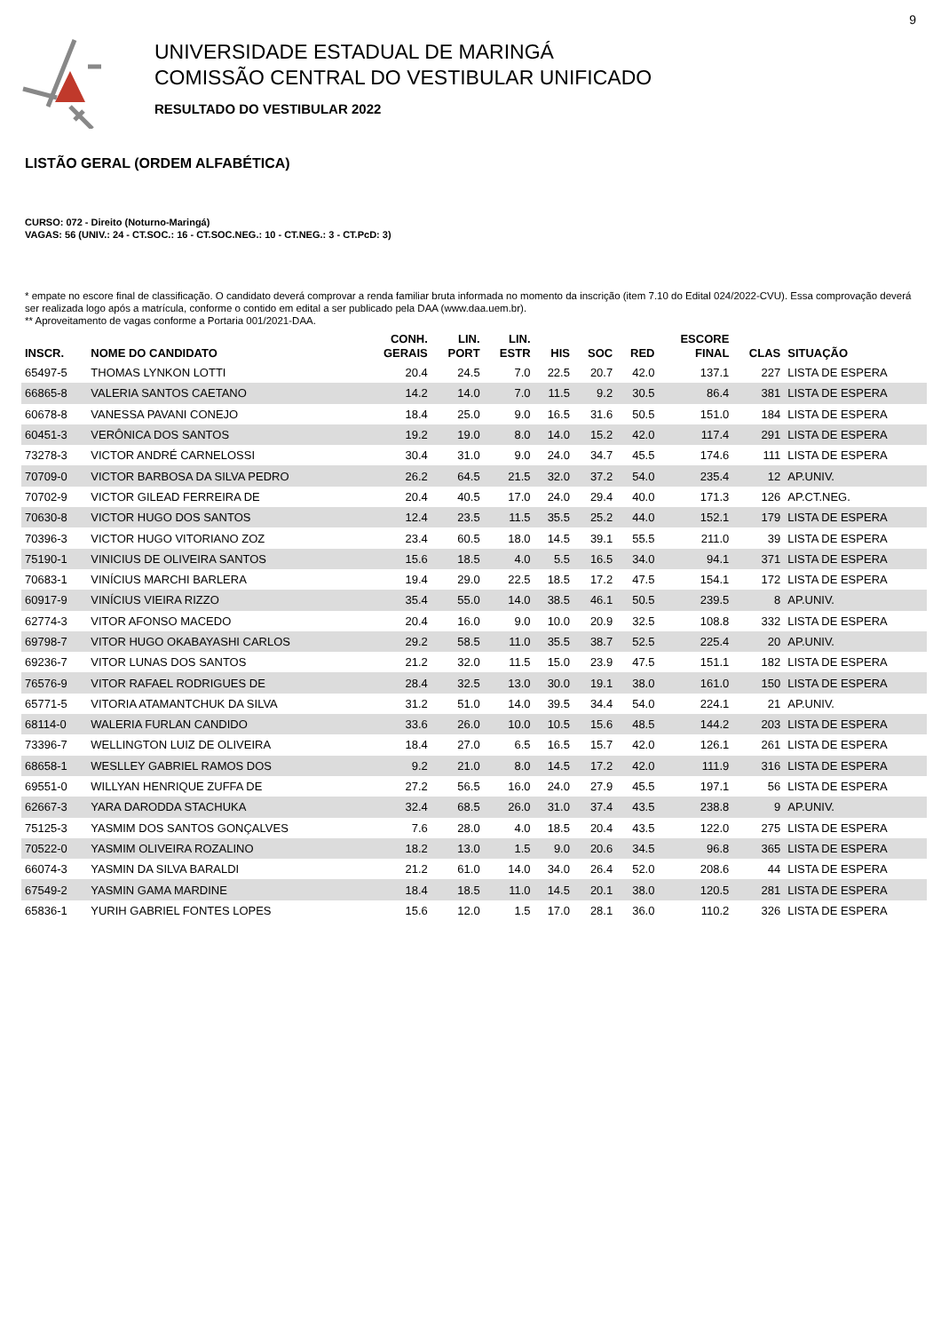9
UNIVERSIDADE ESTADUAL DE MARINGÁ
COMISSÃO CENTRAL DO VESTIBULAR UNIFICADO
RESULTADO DO VESTIBULAR 2022
LISTÃO GERAL (ORDEM ALFABÉTICA)
CURSO: 072 - Direito (Noturno-Maringá)
VAGAS: 56 (UNIV.: 24 - CT.SOC.: 16 - CT.SOC.NEG.: 10 - CT.NEG.: 3 - CT.PcD: 3)
* empate no escore final de classificação. O candidato deverá comprovar a renda familiar bruta informada no momento da inscrição (item 7.10 do Edital 024/2022-CVU). Essa comprovação deverá ser realizada logo após a matrícula, conforme o contido em edital a ser publicado pela DAA (www.daa.uem.br).
** Aproveitamento de vagas conforme a Portaria 001/2021-DAA.
| INSCR. | NOME DO CANDIDATO | CONH. GERAIS | LIN. PORT | LIN. ESTR | HIS | SOC | RED | ESCORE FINAL | CLAS | SITUAÇÃO |
| --- | --- | --- | --- | --- | --- | --- | --- | --- | --- | --- |
| 65497-5 | THOMAS LYNKON LOTTI | 20.4 | 24.5 | 7.0 | 22.5 | 20.7 | 42.0 | 137.1 | 227 | LISTA DE ESPERA |
| 66865-8 | VALERIA SANTOS CAETANO | 14.2 | 14.0 | 7.0 | 11.5 | 9.2 | 30.5 | 86.4 | 381 | LISTA DE ESPERA |
| 60678-8 | VANESSA PAVANI CONEJO | 18.4 | 25.0 | 9.0 | 16.5 | 31.6 | 50.5 | 151.0 | 184 | LISTA DE ESPERA |
| 60451-3 | VERÔNICA DOS SANTOS | 19.2 | 19.0 | 8.0 | 14.0 | 15.2 | 42.0 | 117.4 | 291 | LISTA DE ESPERA |
| 73278-3 | VICTOR ANDRÉ CARNELOSSI | 30.4 | 31.0 | 9.0 | 24.0 | 34.7 | 45.5 | 174.6 | 111 | LISTA DE ESPERA |
| 70709-0 | VICTOR BARBOSA DA SILVA PEDRO | 26.2 | 64.5 | 21.5 | 32.0 | 37.2 | 54.0 | 235.4 | 12 | AP.UNIV. |
| 70702-9 | VICTOR GILEAD FERREIRA DE | 20.4 | 40.5 | 17.0 | 24.0 | 29.4 | 40.0 | 171.3 | 126 | AP.CT.NEG. |
| 70630-8 | VICTOR HUGO DOS SANTOS | 12.4 | 23.5 | 11.5 | 35.5 | 25.2 | 44.0 | 152.1 | 179 | LISTA DE ESPERA |
| 70396-3 | VICTOR HUGO VITORIANO ZOZ | 23.4 | 60.5 | 18.0 | 14.5 | 39.1 | 55.5 | 211.0 | 39 | LISTA DE ESPERA |
| 75190-1 | VINICIUS DE OLIVEIRA SANTOS | 15.6 | 18.5 | 4.0 | 5.5 | 16.5 | 34.0 | 94.1 | 371 | LISTA DE ESPERA |
| 70683-1 | VINÍCIUS MARCHI BARLERA | 19.4 | 29.0 | 22.5 | 18.5 | 17.2 | 47.5 | 154.1 | 172 | LISTA DE ESPERA |
| 60917-9 | VINÍCIUS VIEIRA RIZZO | 35.4 | 55.0 | 14.0 | 38.5 | 46.1 | 50.5 | 239.5 | 8 | AP.UNIV. |
| 62774-3 | VITOR AFONSO MACEDO | 20.4 | 16.0 | 9.0 | 10.0 | 20.9 | 32.5 | 108.8 | 332 | LISTA DE ESPERA |
| 69798-7 | VITOR HUGO OKABAYASHI CARLOS | 29.2 | 58.5 | 11.0 | 35.5 | 38.7 | 52.5 | 225.4 | 20 | AP.UNIV. |
| 69236-7 | VITOR LUNAS DOS SANTOS | 21.2 | 32.0 | 11.5 | 15.0 | 23.9 | 47.5 | 151.1 | 182 | LISTA DE ESPERA |
| 76576-9 | VITOR RAFAEL RODRIGUES DE | 28.4 | 32.5 | 13.0 | 30.0 | 19.1 | 38.0 | 161.0 | 150 | LISTA DE ESPERA |
| 65771-5 | VITORIA ATAMANTCHUK DA SILVA | 31.2 | 51.0 | 14.0 | 39.5 | 34.4 | 54.0 | 224.1 | 21 | AP.UNIV. |
| 68114-0 | WALERIA FURLAN CANDIDO | 33.6 | 26.0 | 10.0 | 10.5 | 15.6 | 48.5 | 144.2 | 203 | LISTA DE ESPERA |
| 73396-7 | WELLINGTON LUIZ DE OLIVEIRA | 18.4 | 27.0 | 6.5 | 16.5 | 15.7 | 42.0 | 126.1 | 261 | LISTA DE ESPERA |
| 68658-1 | WESLLEY GABRIEL RAMOS DOS | 9.2 | 21.0 | 8.0 | 14.5 | 17.2 | 42.0 | 111.9 | 316 | LISTA DE ESPERA |
| 69551-0 | WILLYAN HENRIQUE ZUFFA DE | 27.2 | 56.5 | 16.0 | 24.0 | 27.9 | 45.5 | 197.1 | 56 | LISTA DE ESPERA |
| 62667-3 | YARA DARODDA STACHUKA | 32.4 | 68.5 | 26.0 | 31.0 | 37.4 | 43.5 | 238.8 | 9 | AP.UNIV. |
| 75125-3 | YASMIM DOS SANTOS GONÇALVES | 7.6 | 28.0 | 4.0 | 18.5 | 20.4 | 43.5 | 122.0 | 275 | LISTA DE ESPERA |
| 70522-0 | YASMIM OLIVEIRA ROZALINO | 18.2 | 13.0 | 1.5 | 9.0 | 20.6 | 34.5 | 96.8 | 365 | LISTA DE ESPERA |
| 66074-3 | YASMIN DA SILVA BARALDI | 21.2 | 61.0 | 14.0 | 34.0 | 26.4 | 52.0 | 208.6 | 44 | LISTA DE ESPERA |
| 67549-2 | YASMIN GAMA MARDINE | 18.4 | 18.5 | 11.0 | 14.5 | 20.1 | 38.0 | 120.5 | 281 | LISTA DE ESPERA |
| 65836-1 | YURIH GABRIEL FONTES LOPES | 15.6 | 12.0 | 1.5 | 17.0 | 28.1 | 36.0 | 110.2 | 326 | LISTA DE ESPERA |